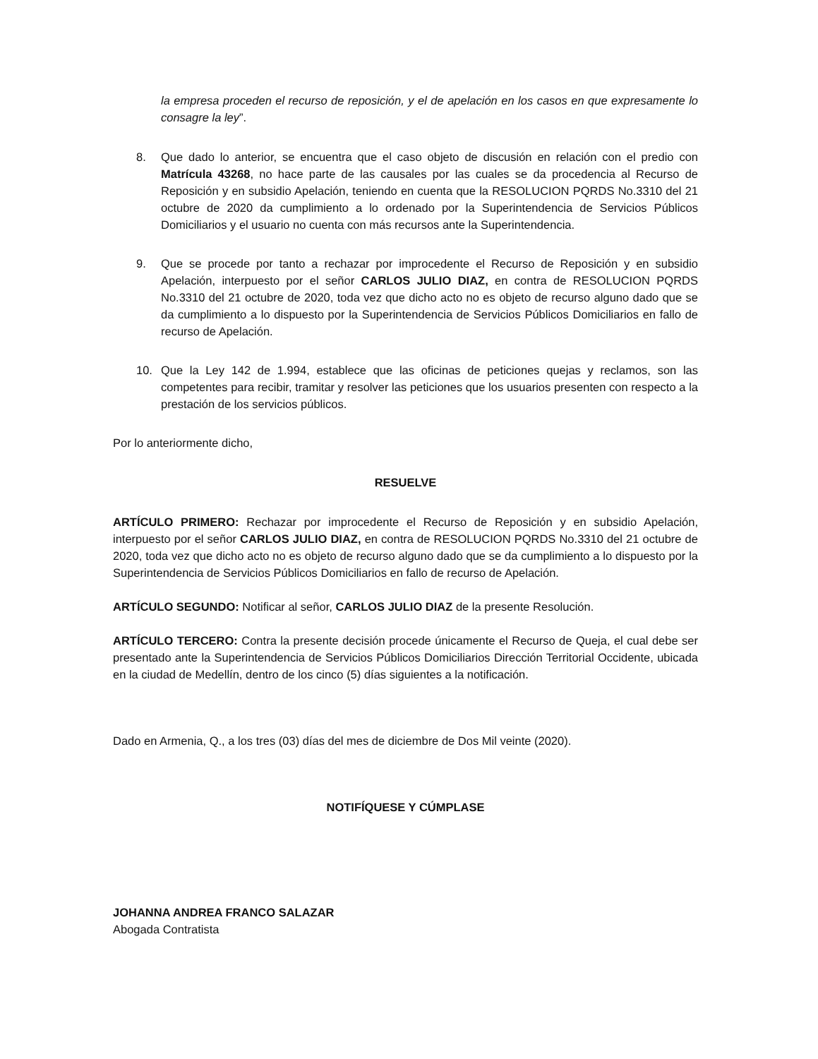la empresa proceden el recurso de reposición, y el de apelación en los casos en que expresamente lo consagre la ley”.
8. Que dado lo anterior, se encuentra que el caso objeto de discusión en relación con el predio con Matrícula 43268, no hace parte de las causales por las cuales se da procedencia al Recurso de Reposición y en subsidio Apelación, teniendo en cuenta que la RESOLUCION PQRDS No.3310 del 21 octubre de 2020 da cumplimiento a lo ordenado por la Superintendencia de Servicios Públicos Domiciliarios y el usuario no cuenta con más recursos ante la Superintendencia.
9. Que se procede por tanto a rechazar por improcedente el Recurso de Reposición y en subsidio Apelación, interpuesto por el señor CARLOS JULIO DIAZ, en contra de RESOLUCION PQRDS No.3310 del 21 octubre de 2020, toda vez que dicho acto no es objeto de recurso alguno dado que se da cumplimiento a lo dispuesto por la Superintendencia de Servicios Públicos Domiciliarios en fallo de recurso de Apelación.
10. Que la Ley 142 de 1.994, establece que las oficinas de peticiones quejas y reclamos, son las competentes para recibir, tramitar y resolver las peticiones que los usuarios presenten con respecto a la prestación de los servicios públicos.
Por lo anteriormente dicho,
RESUELVE
ARTÍCULO PRIMERO: Rechazar por improcedente el Recurso de Reposición y en subsidio Apelación, interpuesto por el señor CARLOS JULIO DIAZ, en contra de RESOLUCION PQRDS No.3310 del 21 octubre de 2020, toda vez que dicho acto no es objeto de recurso alguno dado que se da cumplimiento a lo dispuesto por la Superintendencia de Servicios Públicos Domiciliarios en fallo de recurso de Apelación.
ARTÍCULO SEGUNDO: Notificar al señor, CARLOS JULIO DIAZ de la presente Resolución.
ARTÍCULO TERCERO: Contra la presente decisión procede únicamente el Recurso de Queja, el cual debe ser presentado ante la Superintendencia de Servicios Públicos Domiciliarios Dirección Territorial Occidente, ubicada en la ciudad de Medellín, dentro de los cinco (5) días siguientes a la notificación.
Dado en Armenia, Q., a los tres (03) días del mes de diciembre de Dos Mil veinte (2020).
NOTIFÍQUESE Y CÚMPLASE
JOHANNA ANDREA FRANCO SALAZAR
Abogada Contratista